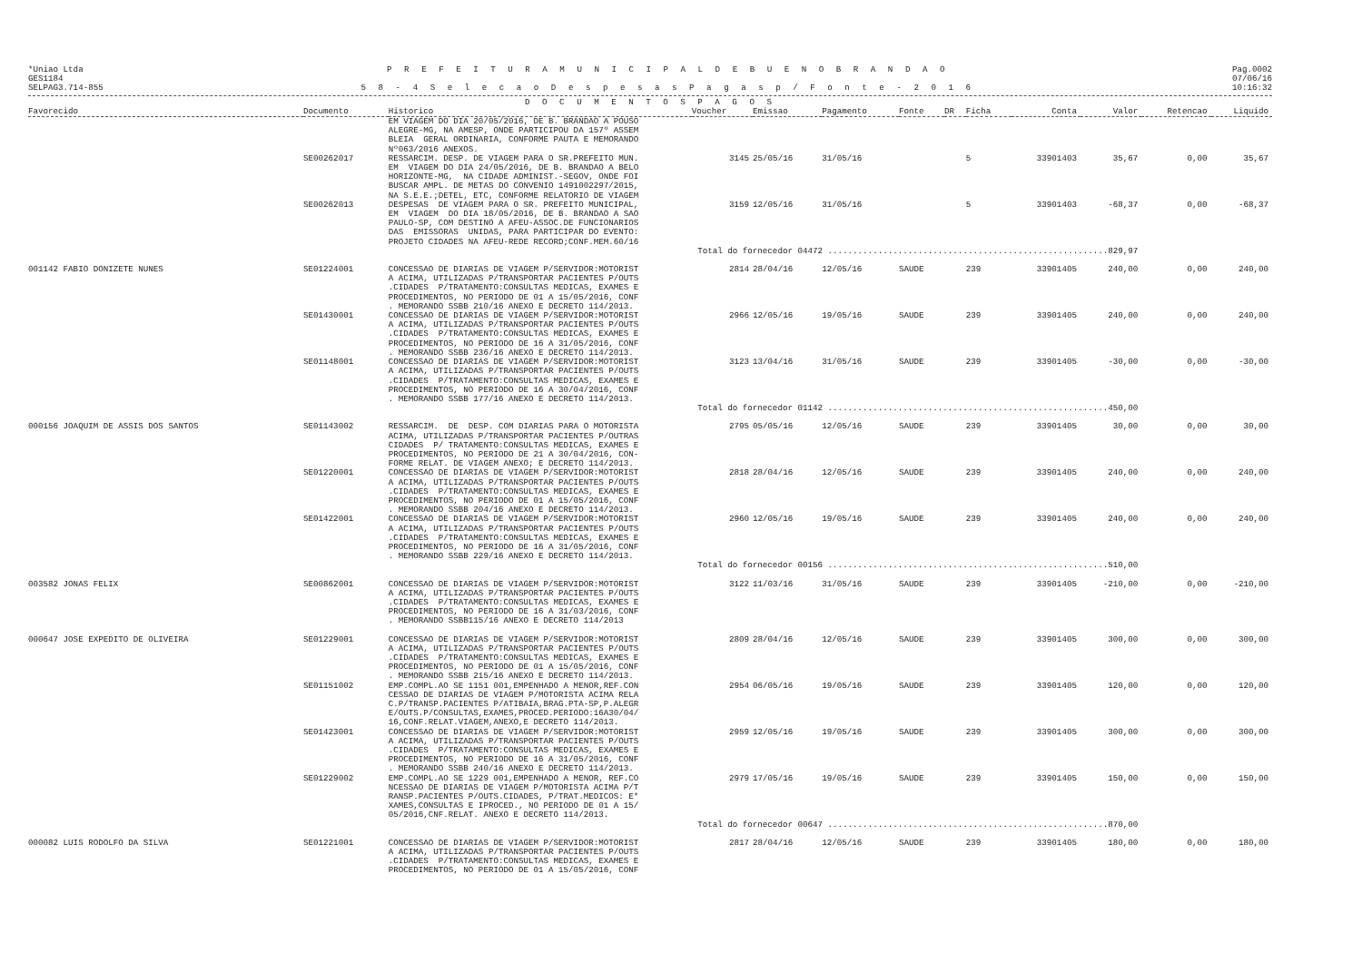*Uniao Ltda
GES1184
SELPAG3.714-855
P R E F E I T U R A M U N I C I P A L D E B U E N O B R A N D A O
5 8 - 4 S e l e c a o D e s p e s a s P a g a s p / F o n t e - 2 0 1 6
Pag.0002
07/06/16
10:16:32
D O C U M E N T O S P A G O S
| Favorecido | Documento | Historico | Voucher | Emissao | Pagamento | Fonte | DR | Ficha | Conta | Valor | Retencao | Liquido |
| --- | --- | --- | --- | --- | --- | --- | --- | --- | --- | --- | --- | --- |
| | | EM VIAGEM DO DIA 20/05/2016, DE B. BRANDAO A POUSO ALEGRE-MG, NA AMESP, ONDE PARTICIPOU DA 157º ASSEM BLEIA GERAL ORDINARIA, CONFORME PAUTA E MEMORANDO Nº063/2016 ANEXOS. | | | | | | | | | | |
| | SE00262017 | RESSARCIM. DESP. DE VIAGEM PARA O SR.PREFEITO MUN. EM VIAGEM DO DIA 24/05/2016, DE B. BRANDAO A BELO HORIZONTE-MG, NA CIDADE ADMINIST.-SEGOV, ONDE FOI BUSCAR AMPL. DE METAS DO CONVENIO 1491002297/2015, NA S.E.E.;DETEL, ETC, CONFORME RELATORIO DE VIAGEM | 3145 | 25/05/16 | 31/05/16 | | | 5 | 33901403 | 35,67 | 0,00 | 35,67 |
| | SE00262013 | DESPESAS DE VIAGEM PARA O SR. PREFEITO MUNICIPAL, EM VIAGEM DO DIA 18/05/2016, DE B. BRANDAO A SAO PAULO-SP, COM DESTINO A AFEU-ASSOC.DE FUNCIONARIOS DAS EMISSORAS UNIDAS, PARA PARTICIPAR DO EVENTO: PROJETO CIDADES NA AFEU-REDE RECORD;CONF.MEM.60/16 | 3159 | 12/05/16 | 31/05/16 | | | 5 | 33901403 | -68,37 | 0,00 | -68,37 |
| Total do fornecedor 04472 ........................................................829,97 | | | | | | | | | | | | |
| 001142 FABIO DONIZETE NUNES | SE01224001 | CONCESSAO DE DIARIAS DE VIAGEM P/SERVIDOR:MOTORIST A ACIMA, UTILIZADAS P/TRANSPORTAR PACIENTES P/OUTS .CIDADES P/TRATAMENTO:CONSULTAS MEDICAS, EXAMES E PROCEDIMENTOS, NO PERIODO DE 01 A 15/05/2016, CONF . MEMORANDO SSBB 210/16 ANEXO E DECRETO 114/2013. | 2814 | 28/04/16 | 12/05/16 | SAUDE | | 239 | 33901405 | 240,00 | 0,00 | 240,00 |
| | SE01430001 | CONCESSAO DE DIARIAS DE VIAGEM P/SERVIDOR:MOTORIST A ACIMA, UTILIZADAS P/TRANSPORTAR PACIENTES P/OUTS .CIDADES P/TRATAMENTO:CONSULTAS MEDICAS, EXAMES E PROCEDIMENTOS, NO PERIODO DE 16 A 31/05/2016, CONF . MEMORANDO SSBB 236/16 ANEXO E DECRETO 114/2013. | 2966 | 12/05/16 | 19/05/16 | SAUDE | | 239 | 33901405 | 240,00 | 0,00 | 240,00 |
| | SE01148001 | CONCESSAO DE DIARIAS DE VIAGEM P/SERVIDOR:MOTORIST A ACIMA, UTILIZADAS P/TRANSPORTAR PACIENTES P/OUTS .CIDADES P/TRATAMENTO:CONSULTAS MEDICAS, EXAMES E PROCEDIMENTOS, NO PERIODO DE 16 A 30/04/2016, CONF . MEMORANDO SSBB 177/16 ANEXO E DECRETO 114/2013. | 3123 | 13/04/16 | 31/05/16 | SAUDE | | 239 | 33901405 | -30,00 | 0,00 | -30,00 |
| Total do fornecedor 01142 ........................................................450,00 | | | | | | | | | | | | |
| 000156 JOAQUIM DE ASSIS DOS SANTOS | SE01143002 | RESSARCIM. DE DESP. COM DIARIAS PARA O MOTORISTA ACIMA, UTILIZADAS P/TRANSPORTAR PACIENTES P/OUTRAS CIDADES P/ TRATAMENTO:CONSULTAS MEDICAS, EXAMES E PROCEDIMENTOS, NO PERIODO DE 21 A 30/04/2016, CON- FORME RELAT. DE VIAGEM ANEXO; E DECRETO 114/2013. | 2795 | 05/05/16 | 12/05/16 | SAUDE | | 239 | 33901405 | 30,00 | 0,00 | 30,00 |
| | SE01220001 | CONCESSAO DE DIARIAS DE VIAGEM P/SERVIDOR:MOTORIST A ACIMA, UTILIZADAS P/TRANSPORTAR PACIENTES P/OUTS .CIDADES P/TRATAMENTO:CONSULTAS MEDICAS, EXAMES E PROCEDIMENTOS, NO PERIODO DE 01 A 15/05/2016, CONF . MEMORANDO SSBB 204/16 ANEXO E DECRETO 114/2013. | 2818 | 28/04/16 | 12/05/16 | SAUDE | | 239 | 33901405 | 240,00 | 0,00 | 240,00 |
| | SE01422001 | CONCESSAO DE DIARIAS DE VIAGEM P/SERVIDOR:MOTORIST A ACIMA, UTILIZADAS P/TRANSPORTAR PACIENTES P/OUTS .CIDADES P/TRATAMENTO:CONSULTAS MEDICAS, EXAMES E PROCEDIMENTOS, NO PERIODO DE 16 A 31/05/2016, CONF . MEMORANDO SSBB 229/16 ANEXO E DECRETO 114/2013. | 2960 | 12/05/16 | 19/05/16 | SAUDE | | 239 | 33901405 | 240,00 | 0,00 | 240,00 |
| Total do fornecedor 00156 ........................................................510,00 | | | | | | | | | | | | |
| 003582 JONAS FELIX | SE00862001 | CONCESSAO DE DIARIAS DE VIAGEM P/SERVIDOR:MOTORIST A ACIMA, UTILIZADAS P/TRANSPORTAR PACIENTES P/OUTS .CIDADES P/TRATAMENTO:CONSULTAS MEDICAS, EXAMES E PROCEDIMENTOS, NO PERIODO DE 16 A 31/03/2016, CONF . MEMORANDO SSBB115/16 ANEXO E DECRETO 114/2013 | 3122 | 11/03/16 | 31/05/16 | SAUDE | | 239 | 33901405 | -210,00 | 0,00 | -210,00 |
| 000647 JOSE EXPEDITO DE OLIVEIRA | SE01229001 | CONCESSAO DE DIARIAS DE VIAGEM P/SERVIDOR:MOTORIST A ACIMA, UTILIZADAS P/TRANSPORTAR PACIENTES P/OUTS .CIDADES P/TRATAMENTO:CONSULTAS MEDICAS, EXAMES E PROCEDIMENTOS, NO PERIODO DE 01 A 15/05/2016, CONF . MEMORANDO SSBB 215/16 ANEXO E DECRETO 114/2013. | 2809 | 28/04/16 | 12/05/16 | SAUDE | | 239 | 33901405 | 300,00 | 0,00 | 300,00 |
| | SE01151002 | EMP.COMPL.AO SE 1151 001,EMPENHADO A MENOR,REF.CON CESSAO DE DIARIAS DE VIAGEM P/MOTORISTA ACIMA RELA C.P/TRANSP.PACIENTES P/ATIBAIA,BRAG.PTA-SP,P.ALEGR E/OUTS.P/CONSULTAS,EXAMES,PROCED.PERIODO:16A30/04/ 16,CONF.RELAT.VIAGEM,ANEXO,E DECRETO 114/2013. | 2954 | 06/05/16 | 19/05/16 | SAUDE | | 239 | 33901405 | 120,00 | 0,00 | 120,00 |
| | SE01423001 | CONCESSAO DE DIARIAS DE VIAGEM P/SERVIDOR:MOTORIST A ACIMA, UTILIZADAS P/TRANSPORTAR PACIENTES P/OUTS .CIDADES P/TRATAMENTO:CONSULTAS MEDICAS, EXAMES E PROCEDIMENTOS, NO PERIODO DE 16 A 31/05/2016, CONF . MEMORANDO SSBB 240/16 ANEXO E DECRETO 114/2013. | 2959 | 12/05/16 | 19/05/16 | SAUDE | | 239 | 33901405 | 300,00 | 0,00 | 300,00 |
| | SE01229002 | EMP.COMPL.AO SE 1229 001,EMPENHADO A MENOR, REF.CO NCESSAO DE DIARIAS DE VIAGEM P/MOTORISTA ACIMA P/T RANSP.PACIENTES P/OUTS.CIDADES, P/TRAT.MEDICOS: E* XAMES,CONSULTAS E IPROCED., NO PERIODO DE 01 A 15/ 05/2016,CNF.RELAT. ANEXO E DECRETO 114/2013. | 2979 | 17/05/16 | 19/05/16 | SAUDE | | 239 | 33901405 | 150,00 | 0,00 | 150,00 |
| Total do fornecedor 00647 ........................................................870,00 | | | | | | | | | | | | |
| 000082 LUIS RODOLFO DA SILVA | SE01221001 | CONCESSAO DE DIARIAS DE VIAGEM P/SERVIDOR:MOTORIST A ACIMA, UTILIZADAS P/TRANSPORTAR PACIENTES P/OUTS .CIDADES P/TRATAMENTO:CONSULTAS MEDICAS, EXAMES E PROCEDIMENTOS, NO PERIODO DE 01 A 15/05/2016, CONF | 2817 | 28/04/16 | 12/05/16 | SAUDE | | 239 | 33901405 | 180,00 | 0,00 | 180,00 |